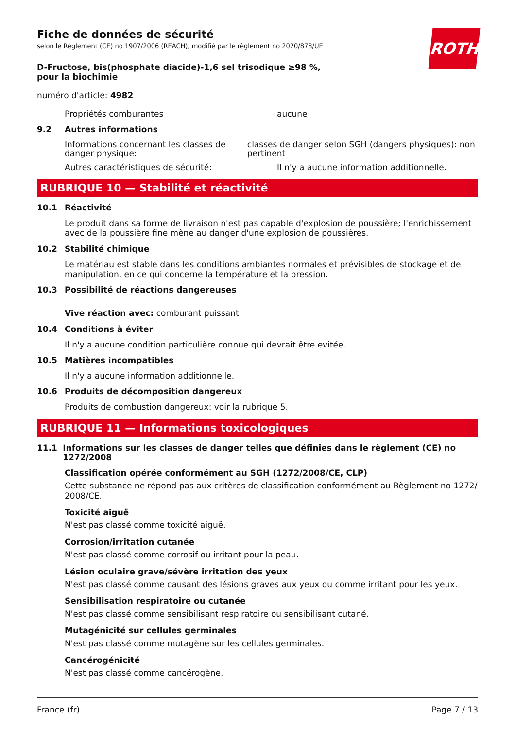Fiche de données de sécurité
selon le Règlement (CE) no 1907/2006 (REACH), modifié par le règlement no 2020/878/UE
D-Fructose, bis(phosphate diacide)-1,6 sel trisodique ≥98 %, pour la biochimie
ROTH
numéro d'article: 4982
Propriétés comburantes aucune
9.2 Autres informations
Informations concernant les classes de danger physique:
classes de danger selon SGH (dangers physiques): non pertinent
Autres caractéristiques de sécurité: Il n'y a aucune information additionnelle.
RUBRIQUE 10 — Stabilité et réactivité
10.1 Réactivité
Le produit dans sa forme de livraison n'est pas capable d'explosion de poussière; l'enrichissement avec de la poussière fine mène au danger d'une explosion de poussières.
10.2 Stabilité chimique
Le matériau est stable dans les conditions ambiantes normales et prévisibles de stockage et de manipulation, en ce qui concerne la température et la pression.
10.3 Possibilité de réactions dangereuses
Vive réaction avec: comburant puissant
10.4 Conditions à éviter
Il n'y a aucune condition particulière connue qui devrait être evitée.
10.5 Matières incompatibles
Il n'y a aucune information additionnelle.
10.6 Produits de décomposition dangereux
Produits de combustion dangereux: voir la rubrique 5.
RUBRIQUE 11 — Informations toxicologiques
11.1 Informations sur les classes de danger telles que définies dans le règlement (CE) no 1272/2008
Classification opérée conformément au SGH (1272/2008/CE, CLP)
Cette substance ne répond pas aux critères de classification conformément au Règlement no 1272/ 2008/CE.
Toxicité aiguë
N'est pas classé comme toxicité aiguë.
Corrosion/irritation cutanée
N'est pas classé comme corrosif ou irritant pour la peau.
Lésion oculaire grave/sévère irritation des yeux
N'est pas classé comme causant des lésions graves aux yeux ou comme irritant pour les yeux.
Sensibilisation respiratoire ou cutanée
N'est pas classé comme sensibilisant respiratoire ou sensibilisant cutané.
Mutagénicité sur cellules germinales
N'est pas classé comme mutagène sur les cellules germinales.
Cancérogénicité
N'est pas classé comme cancérogène.
France (fr) Page 7 / 13